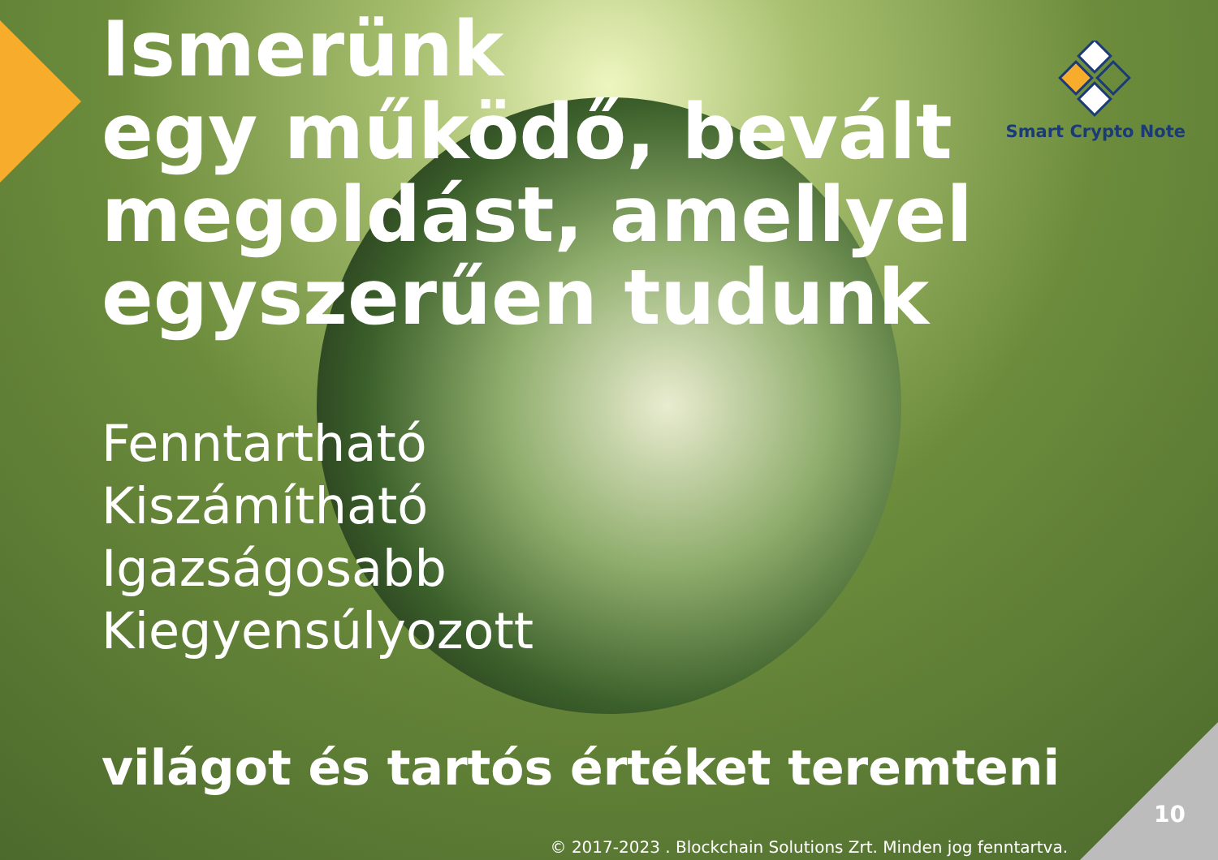Smart Crypto Note
Ismerünk
egy működő, bevált
megoldást, amellyel
egyszerűen tudunk
Fenntartható
Kiszámítható
Igazságosabb
Kiegyensúlyozott
világot és tartós értéket teremteni
10
© 2017-2023 . Blockchain Solutions Zrt. Minden jog fenntartva.